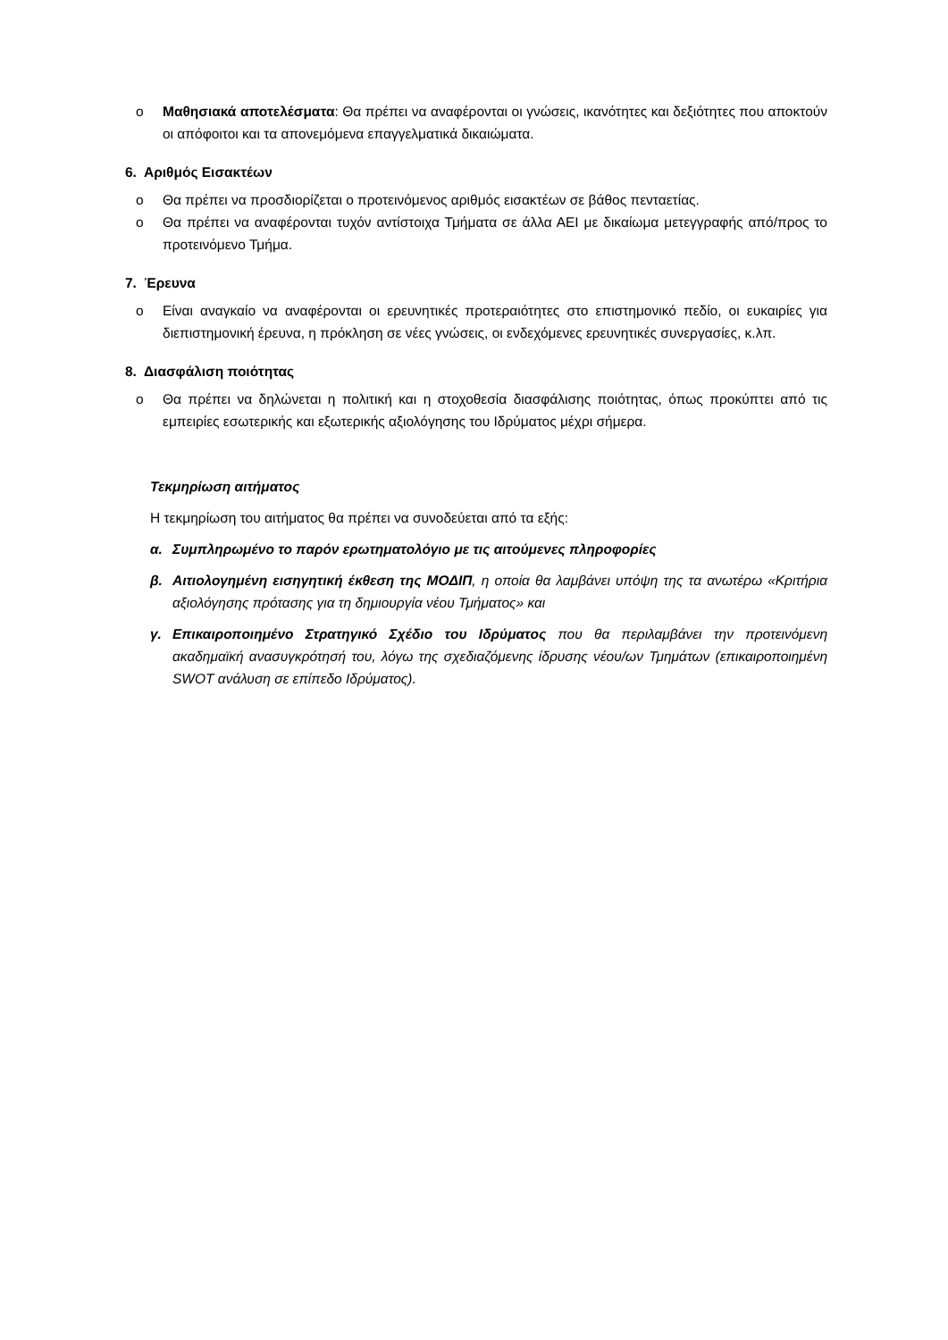o Μαθησιακά αποτελέσματα: Θα πρέπει να αναφέρονται οι γνώσεις, ικανότητες και δεξιότητες που αποκτούν οι απόφοιτοι και τα απονεμόμενα επαγγελματικά δικαιώματα.
6. Αριθμός Εισακτέων
o Θα πρέπει να προσδιορίζεται ο προτεινόμενος αριθμός εισακτέων σε βάθος πενταετίας.
o Θα πρέπει να αναφέρονται τυχόν αντίστοιχα Τμήματα σε άλλα ΑΕΙ με δικαίωμα μετεγγραφής από/προς το προτεινόμενο Τμήμα.
7. Έρευνα
o Είναι αναγκαίο να αναφέρονται οι ερευνητικές προτεραιότητες στο επιστημονικό πεδίο, οι ευκαιρίες για διεπιστημονική έρευνα, η πρόκληση σε νέες γνώσεις, οι ενδεχόμενες ερευνητικές συνεργασίες, κ.λπ.
8. Διασφάλιση ποιότητας
o Θα πρέπει να δηλώνεται η πολιτική και η στοχοθεσία διασφάλισης ποιότητας, όπως προκύπτει από τις εμπειρίες εσωτερικής και εξωτερικής αξιολόγησης του Ιδρύματος μέχρι σήμερα.
Τεκμηρίωση αιτήματος
Η τεκμηρίωση του αιτήματος θα πρέπει να συνοδεύεται από τα εξής:
α. Συμπληρωμένο το παρόν ερωτηματολόγιο με τις αιτούμενες πληροφορίες
β. Αιτιολογημένη εισηγητική έκθεση της ΜΟΔΙΠ, η οποία θα λαμβάνει υπόψη της τα ανωτέρω «Κριτήρια αξιολόγησης πρότασης για τη δημιουργία νέου Τμήματος» και
γ. Επικαιροποιημένο Στρατηγικό Σχέδιο του Ιδρύματος που θα περιλαμβάνει την προτεινόμενη ακαδημαϊκή ανασυγκρότησή του, λόγω της σχεδιαζόμενης ίδρυσης νέου/ων Τμημάτων (επικαιροποιημένη SWOT ανάλυση σε επίπεδο Ιδρύματος).